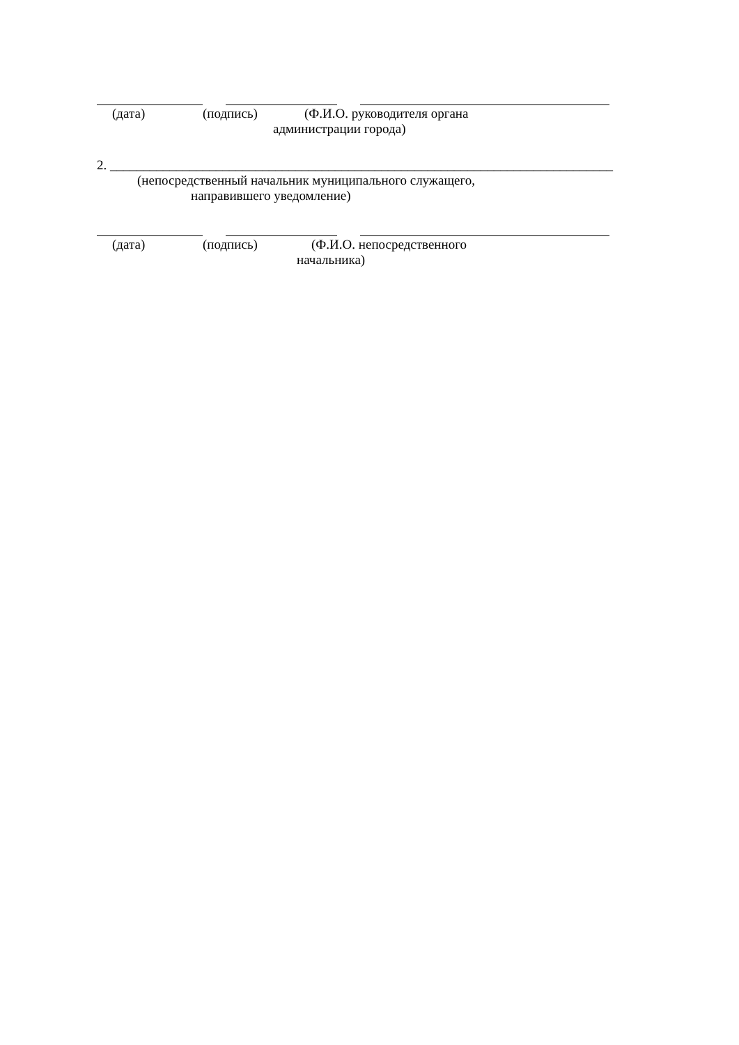(дата) (подпись) (Ф.И.О. руководителя органа
администрации города)
2. ____________________________________________________________________________
(непосредственный начальник муниципального служащего,
направившего уведомление)
(дата) (подпись) (Ф.И.О. непосредственного
начальника)